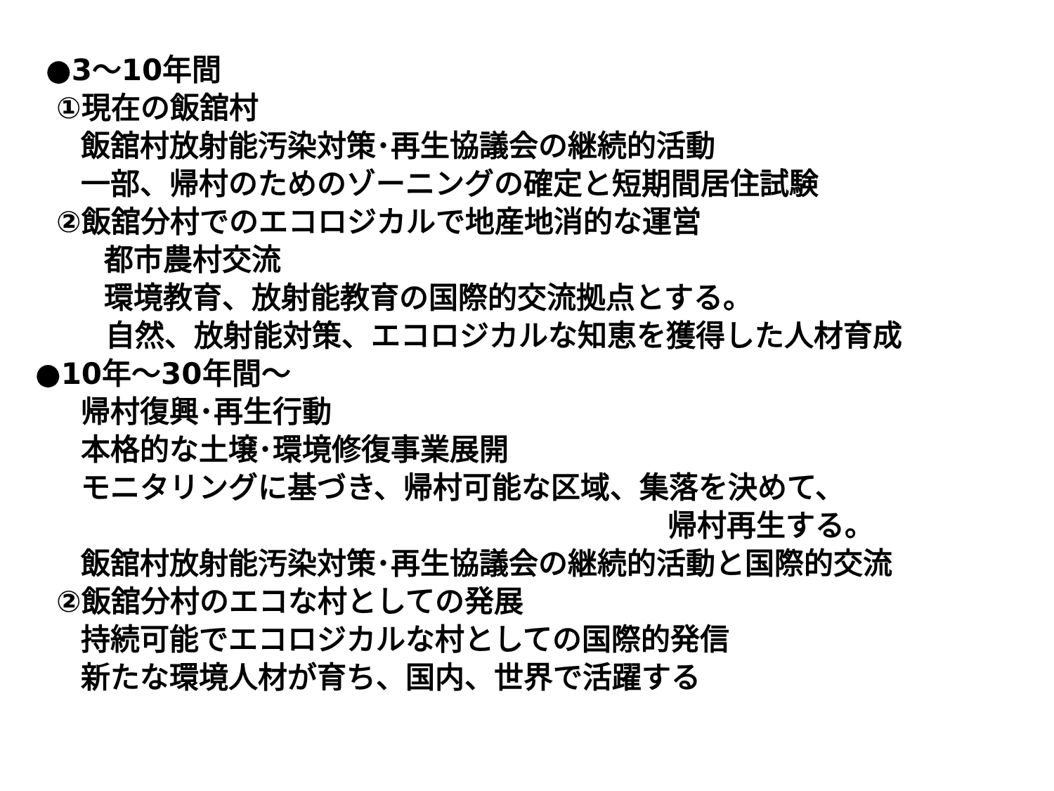●3～10年間
①現在の飯舘村
飯舘村放射能汚染対策･再生協議会の継続的活動
一部、帰村のためのゾーニングの確定と短期間居住試験
②飯舘分村でのエコロジカルで地産地消的な運営
都市農村交流
環境教育、放射能教育の国際的交流拠点とする。
自然、放射能対策、エコロジカルな知恵を獲得した人材育成
●10年～30年間～
帰村復興･再生行動
本格的な土壌･環境修復事業展開
モニタリングに基づき、帰村可能な区域、集落を決めて、
帰村再生する。
飯舘村放射能汚染対策･再生協議会の継続的活動と国際的交流
②飯舘分村のエコな村としての発展
持続可能でエコロジカルな村としての国際的発信
新たな環境人材が育ち、国内、世界で活躍する